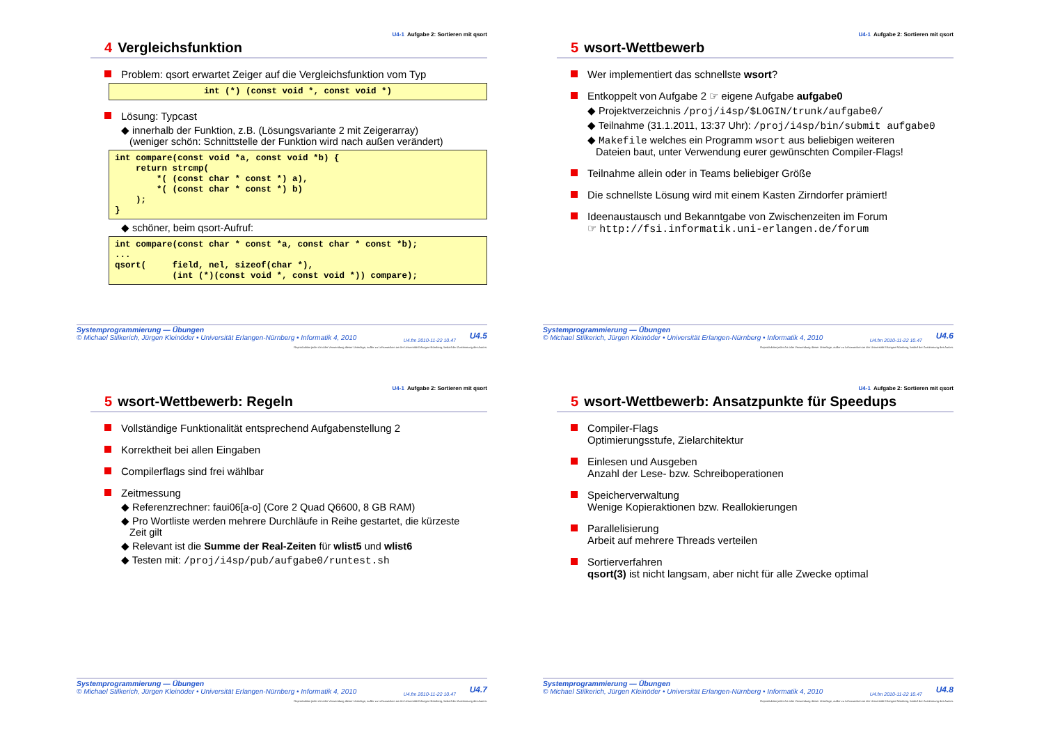U4-1 Aufgabe 2: Sortieren mit qsort
4 Vergleichsfunktion
Problem: qsort erwartet Zeiger auf die Vergleichsfunktion vom Typ
int (*) (const void *, const void *)
Lösung: Typcast
◆ innerhalb der Funktion, z.B. (Lösungsvariante 2 mit Zeigerarray)
(weniger schön: Schnittstelle der Funktion wird nach außen verändert)
int compare(const void *a, const void *b) {
    return strcmp(
        *( (const char * const *) a),
        *( (const char * const *) b)
    );
}
◆ schöner, beim qsort-Aufruf:
int compare(const char * const *a, const char * const *b);
...
qsort(     field, nel, sizeof(char *),
           (int (*)(const void *, const void *)) compare);
Systemprogrammierung — Übungen
© Michael Stilkerich, Jürgen Kleinöder • Universität Erlangen-Nürnberg • Informatik 4, 2010
U4.fm 2010-11-22 10.47 U4.5
Reproduktion jeder Art oder Verwendung dieser Unterlage, außer zu Lehrzwecken an der Universität Erlangen-Nürnberg, bedarf der Zustimmung des Autors.
U4-1 Aufgabe 2: Sortieren mit qsort
5 wsort-Wettbewerb
Wer implementiert das schnellste wsort?
Entkoppelt von Aufgabe 2 ☞ eigene Aufgabe aufgabe0
◆ Projektverzeichnis /proj/i4sp/$LOGIN/trunk/aufgabe0/
◆ Teilnahme (31.1.2011, 13:37 Uhr): /proj/i4sp/bin/submit aufgabe0
◆ Makefile welches ein Programm wsort aus beliebigen weiteren
Dateien baut, unter Verwendung eurer gewünschten Compiler-Flags!
Teilnahme allein oder in Teams beliebiger Größe
Die schnellste Lösung wird mit einem Kasten Zirndorfer prämiert!
Ideenaustausch und Bekanntgabe von Zwischenzeiten im Forum
☞ http://fsi.informatik.uni-erlangen.de/forum
Systemprogrammierung — Übungen
© Michael Stilkerich, Jürgen Kleinöder • Universität Erlangen-Nürnberg • Informatik 4, 2010
U4.fm 2010-11-22 10.47 U4.6
Reproduktion jeder Art oder Verwendung dieser Unterlage, außer zu Lehrzwecken an der Universität Erlangen-Nürnberg, bedarf der Zustimmung des Autors.
U4-1 Aufgabe 2: Sortieren mit qsort
5 wsort-Wettbewerb: Regeln
Vollständige Funktionalität entsprechend Aufgabenstellung 2
Korrektheit bei allen Eingaben
Compilerflags sind frei wählbar
Zeitmessung
◆ Referenzrechner: faui06[a-o] (Core 2 Quad Q6600, 8 GB RAM)
◆ Pro Wortliste werden mehrere Durchläufe in Reihe gestartet, die kürzeste
Zeit gilt
◆ Relevant ist die Summe der Real-Zeiten für wlist5 und wlist6
◆ Testen mit: /proj/i4sp/pub/aufgabe0/runtest.sh
Systemprogrammierung — Übungen
© Michael Stilkerich, Jürgen Kleinöder • Universität Erlangen-Nürnberg • Informatik 4, 2010
U4.fm 2010-11-22 10.47 U4.7
Reproduktion jeder Art oder Verwendung dieser Unterlage, außer zu Lehrzwecken an der Universität Erlangen-Nürnberg, bedarf der Zustimmung des Autors.
U4-1 Aufgabe 2: Sortieren mit qsort
5 wsort-Wettbewerb: Ansatzpunkte für Speedups
Compiler-Flags
Optimierungsstufe, Zielarchitektur
Einlesen und Ausgeben
Anzahl der Lese- bzw. Schreiboperationen
Speicherverwaltung
Wenige Kopieraktionen bzw. Reallokierungen
Parallelisierung
Arbeit auf mehrere Threads verteilen
Sortierverfahren
qsort(3) ist nicht langsam, aber nicht für alle Zwecke optimal
Systemprogrammierung — Übungen
© Michael Stilkerich, Jürgen Kleinöder • Universität Erlangen-Nürnberg • Informatik 4, 2010
U4.fm 2010-11-22 10.47 U4.8
Reproduktion jeder Art oder Verwendung dieser Unterlage, außer zu Lehrzwecken an der Universität Erlangen-Nürnberg, bedarf der Zustimmung des Autors.